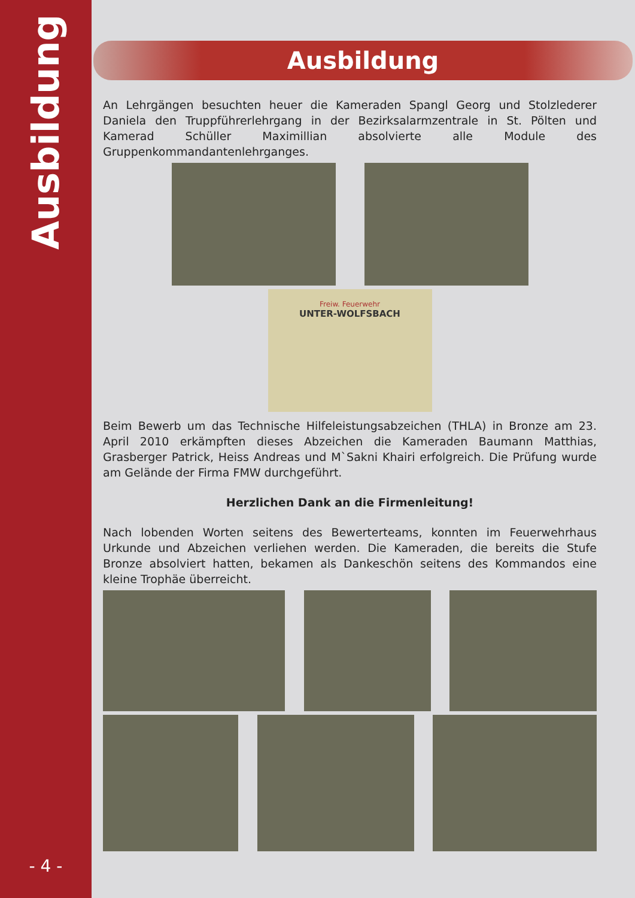Ausbildung
- 4 -
Ausbildung
An Lehrgängen besuchten heuer die Kameraden Spangl Georg und Stolzlederer Daniela den Truppführerlehrgang in der Bezirksalarmzentrale in St. Pölten und Kamerad Schüller Maximillian absolvierte alle Module des Gruppenkommandantenlehrganges.
Freiw. Feuerwehr
UNTER-WOLFSBACH
Beim Bewerb um das Technische Hilfeleistungsabzeichen (THLA) in Bronze am 23. April 2010 erkämpften dieses Abzeichen die Kameraden Baumann Matthias, Grasberger Patrick, Heiss Andreas und M`Sakni Khairi erfolgreich. Die Prüfung wurde am Gelände der Firma FMW durchgeführt.
Herzlichen Dank an die Firmenleitung!
Nach lobenden Worten seitens des Bewerterteams, konnten im Feuerwehrhaus Urkunde und Abzeichen verliehen werden. Die Kameraden, die bereits die Stufe Bronze absolviert hatten, bekamen als Dankeschön seitens des Kommandos eine kleine Trophäe überreicht.